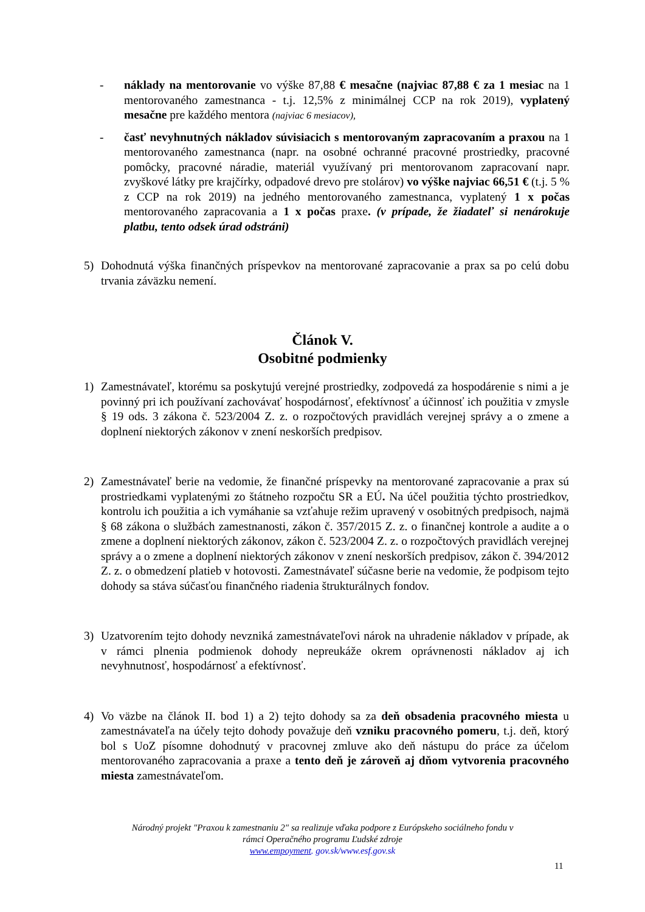- náklady na mentorovanie vo výške 87,88 € mesačne (najviac 87,88 € za 1 mesiac na 1 mentorovaného zamestnanca - t.j. 12,5% z minimálnej CCP na rok 2019), vyplatený mesačne pre každého mentora (najviac 6 mesiacov),
- časť nevyhnutných nákladov súvisiacich s mentorovaným zapracovaním a praxou na 1 mentorovaného zamestnanca (napr. na osobné ochranné pracovné prostriedky, pracovné pomôcky, pracovné náradie, materiál využívaný pri mentorovanom zapracovaní napr. zvyškové látky pre krajčírky, odpadové drevo pre stolárov) vo výške najviac 66,51 € (t.j. 5 % z CCP na rok 2019) na jedného mentorovaného zamestnanca, vyplatený 1 x počas mentorovaného zapracovania a 1 x počas praxe. (v prípade, že žiadateľ si nenárokuje platbu, tento odsek úrad odstráni)
5) Dohodnutá výška finančných príspevkov na mentorované zapracovanie a prax sa po celú dobu trvania záväzku nemení.
Článok V.
Osobitné podmienky
1) Zamestnávateľ, ktorému sa poskytujú verejné prostriedky, zodpovedá za hospodárenie s nimi a je povinný pri ich používaní zachovávať hospodárnosť, efektívnosť a účinnosť ich použitia v zmysle § 19 ods. 3 zákona č. 523/2004 Z. z. o rozpočtových pravidlách verejnej správy a o zmene a doplnení niektorých zákonov v znení neskorších predpisov.
2) Zamestnávateľ berie na vedomie, že finančné príspevky na mentorované zapracovanie a prax sú prostriedkami vyplatenými zo štátneho rozpočtu SR a EÚ. Na účel použitia týchto prostriedkov, kontrolu ich použitia a ich vymáhanie sa vzťahuje režim upravený v osobitných predpisoch, najmä § 68 zákona o službách zamestnanosti, zákon č. 357/2015 Z. z. o finančnej kontrole a audite a o zmene a doplnení niektorých zákonov, zákon č. 523/2004 Z. z. o rozpočtových pravidlách verejnej správy a o zmene a doplnení niektorých zákonov v znení neskorších predpisov, zákon č. 394/2012 Z. z. o obmedzení platieb v hotovosti. Zamestnávateľ súčasne berie na vedomie, že podpisom tejto dohody sa stáva súčasťou finančného riadenia štrukturálnych fondov.
3) Uzatvorením tejto dohody nevzniká zamestnávateľovi nárok na uhradenie nákladov v prípade, ak v rámci plnenia podmienok dohody nepreukáže okrem oprávnenosti nákladov aj ich nevyhnutnosť, hospodárnosť a efektívnosť.
4) Vo väzbe na článok II. bod 1) a 2) tejto dohody sa za deň obsadenia pracovného miesta u zamestnávateľa na účely tejto dohody považuje deň vzniku pracovného pomeru, t.j. deň, ktorý bol s UoZ písomne dohodnutý v pracovnej zmluve ako deň nástupu do práce za účelom mentorovaného zapracovania a praxe a tento deň je zároveň aj dňom vytvorenia pracovného miesta zamestnávateľom.
Národný projekt "Praxou k zamestnaniu 2" sa realizuje vďaka podpore z Európskeho sociálneho fondu v
rámci Operačného programu Ľudské zdroje
www.empoyment. gov.sk/www.esf.gov.sk
11